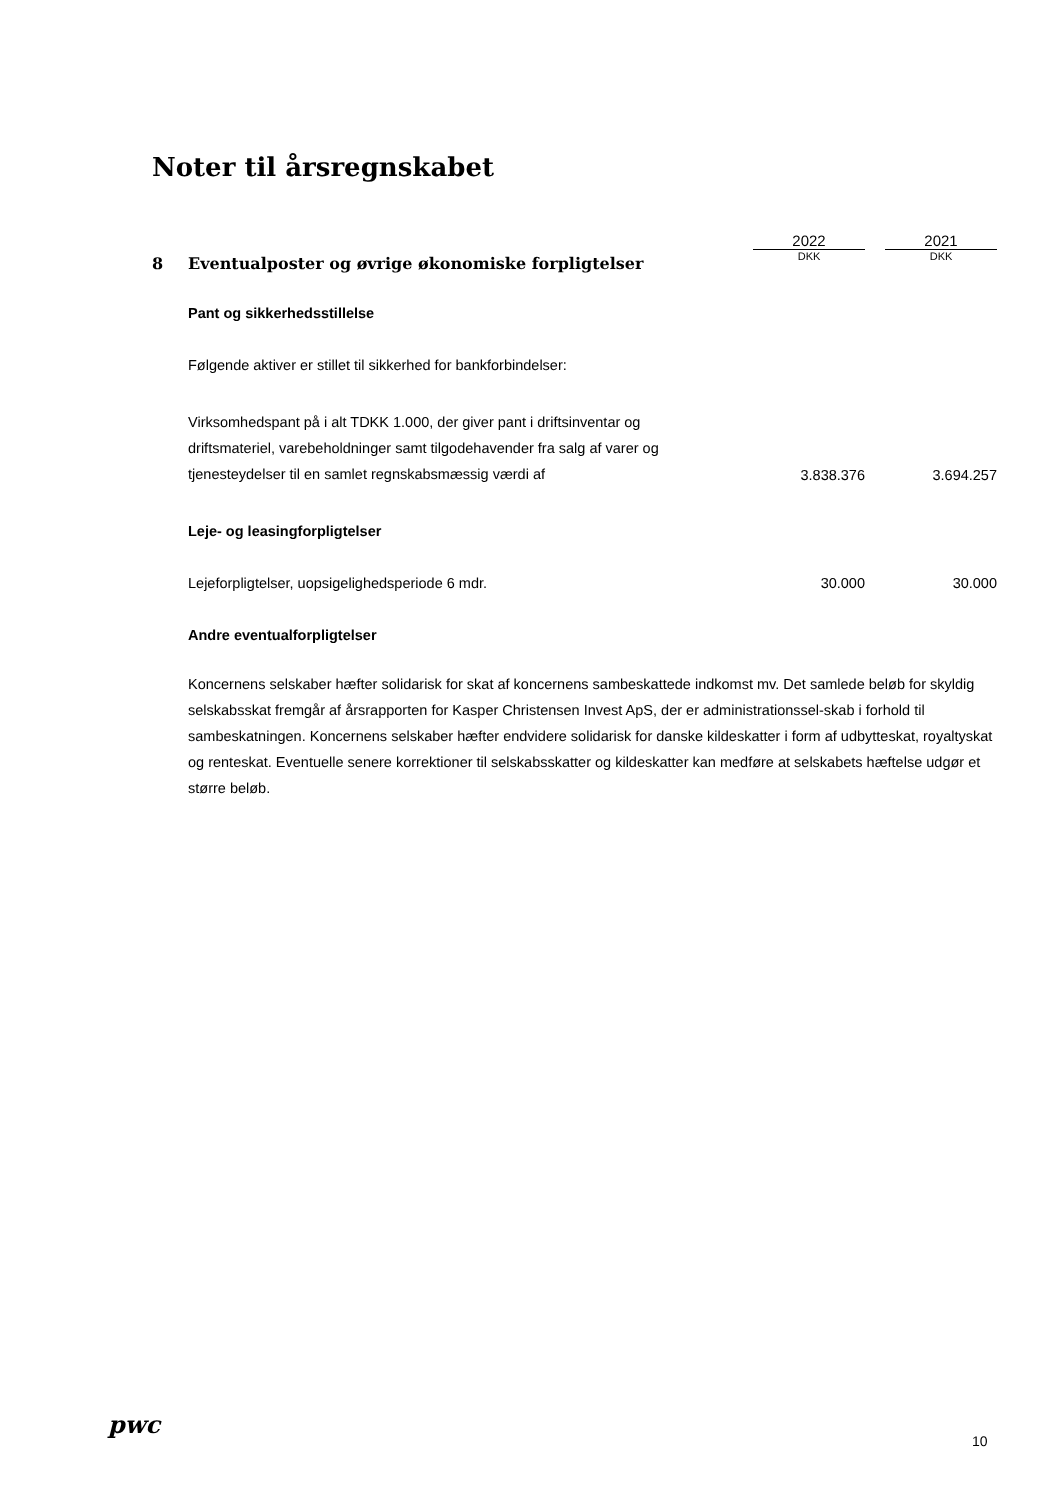Noter til årsregnskabet
| | | 2022 | | 2021 |
| 8 | Eventualposter og øvrige økonomiske forpligtelser | DKK | | DKK |
| | Pant og sikkerhedsstillelse | | | |
| | Følgende aktiver er stillet til sikkerhed for bankforbindelser: | | | |
| | Virksomhedspant på i alt TDKK 1.000, der giver pant i driftsinventar og driftsmateriel, varebeholdninger samt tilgodehavender fra salg af varer og tjenesteydelser til en samlet regnskabsmæssig værdi af | 3.838.376 | | 3.694.257 |
| | Leje- og leasingforpligtelser | | | |
| | Lejeforpligtelser, uopsigelighedsperiode 6 mdr. | 30.000 | | 30.000 |
| | Andre eventualforpligtelser | | | |
| | Koncernens selskaber hæfter solidarisk for skat af koncernens sambeskattede indkomst mv. Det samlede beløb for skyldig selskabsskat fremgår af årsrapporten for Kasper Christensen Invest ApS, der er administrationssel-skab i forhold til sambeskatningen. Koncernens selskaber hæfter endvidere solidarisk for danske kildeskatter i form af udbytteskat, royaltyskat og renteskat. Eventuelle senere korrektioner til selskabsskatter og kildeskatter kan medføre at selskabets hæftelse udgør et større beløb. | | | |
pwc
10